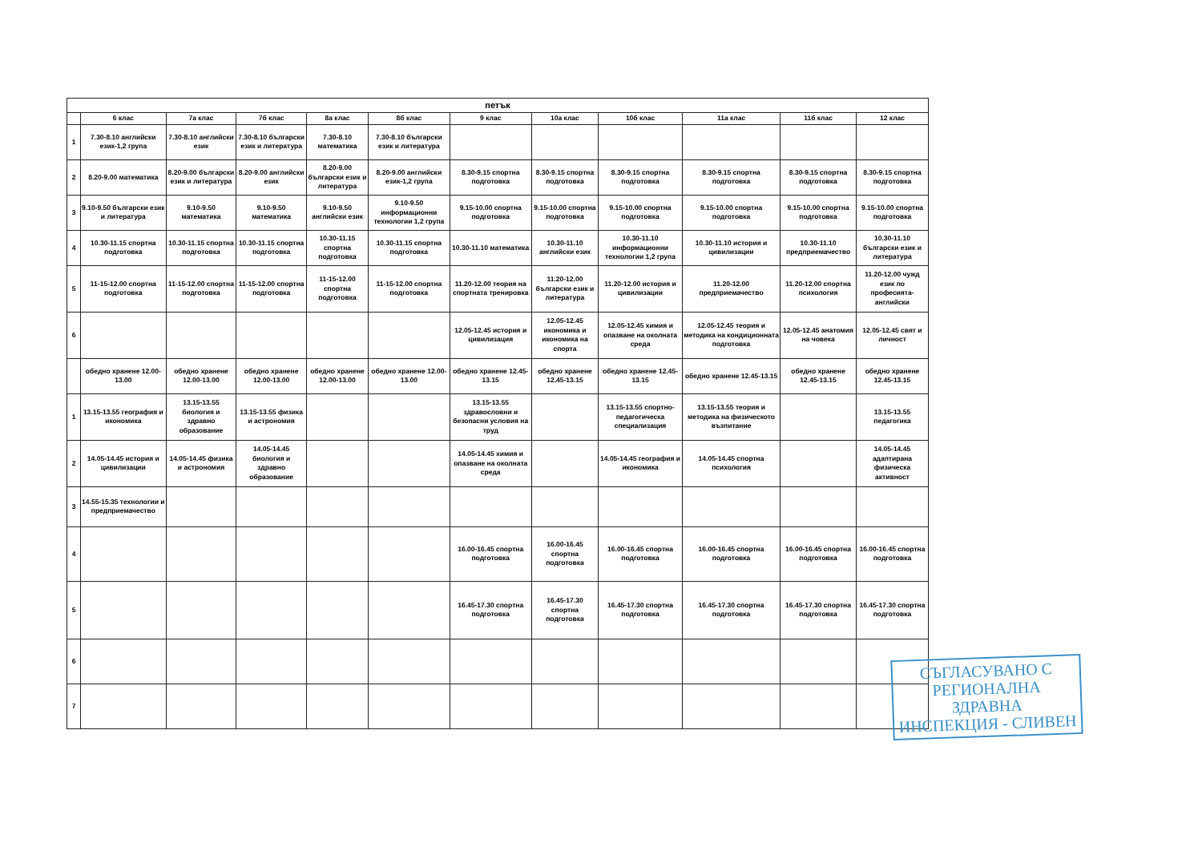| петък | | | | | | | | | | | |
| --- | --- | --- | --- | --- | --- | --- | --- | --- | --- | --- | --- |
| | 6 клас | 7а клас | 7б клас | 8а клас | 8б клас | 9 клас | 10а клас | 10б клас | 11а клас | 11б клас | 12 клас |
| 1 | 7.30-8.10 английски език-1,2 група | 7.30-8.10 английски език | 7.30-8.10 български език и литература | 7.30-8.10 математика | 7.30-8.10 български език и литература | | | | | | |
| 2 | 8.20-9.00 математика | 8.20-9.00 български език и литература | 8.20-9.00 английски език | 8.20-9.00 български език и литература | 8.20-9.00 английски език-1,2 група | 8.30-9.15 спортна подготовка | 8.30-9.15 спортна подготовка | 8.30-9.15 спортна подготовка | 8.30-9.15 спортна подготовка | 8.30-9.15 спортна подготовка | 8.30-9.15 спортна подготовка |
| 3 | 9.10-9.50 български език и литература | 9.10-9.50 математика | 9.10-9.50 математика | 9.10-9.50 английски език | 9.10-9.50 информационни технологии 1,2 група | 9.15-10.00 спортна подготовка | 9.15-10.00 спортна подготовка | 9.15-10.00 спортна подготовка | 9.15-10.00 спортна подготовка | 9.15-10.00 спортна подготовка | 9.15-10.00 спортна подготовка |
| 4 | 10.30-11.15 спортна подготовка | 10.30-11.15 спортна подготовка | 10.30-11.15 спортна подготовка | 10.30-11.15 спортна подготовка | 10.30-11.15 спортна подготовка | 10.30-11.10 математика | 10.30-11.10 английски език | 10.30-11.10 информационни технологии 1,2 група | 10.30-11.10 история и цивилизации | 10.30-11.10 предприемачество | 10.30-11.10 български език и литература |
| 5 | 11-15-12.00 спортна подготовка | 11-15-12.00 спортна подготовка | 11-15-12.00 спортна подготовка | 11-15-12.00 спортна подготовка | 11-15-12.00 спортна подготовка | 11.20-12.00 теория на спортната тренировка | 11.20-12.00 български език и литература | 11.20-12.00 история и цивилизации | 11.20-12.00 предприемачество | 11.20-12.00 спортна психология | 11.20-12.00 чужд език по професията-английски |
| 6 | | | | | | 12.05-12.45 история и цивилизация | 12.05-12.45 икономика и икономика на спорта | 12.05-12.45 химия и опазване на околната среда | 12.05-12.45 теория и методика на кондиционната подготовка | 12.05-12.45 анатомия на човека | 12.05-12.45 свят и личност |
| | обедно хранене 12.00-13.00 | обедно хранене 12.00-13.00 | обедно хранене 12.00-13.00 | обедно хранене 12.00-13.00 | обедно хранене 12.00-13.00 | обедно хранене 12.45-13.15 | обедно хранене 12.45-13.15 | обедно хранене 12.45-13.15 | обедно хранене 12.45-13.15 | обедно хранене 12.45-13.15 | обедно хранене 12.45-13.15 |
| 1 | 13.15-13.55 география и икономика | 13.15-13.55 биология и здравно образование | 13.15-13.55 физика и астрономия | | | 13.15-13.55 здравословни и безопасни условия на труд | | 13.15-13.55 спортно-педагогическа специализация | 13.15-13.55 теория и методика на физическото възпитание | | 13.15-13.55 педагогика |
| 2 | 14.05-14.45 история и цивилизации | 14.05-14.45 физика и астрономия | 14.05-14.45 биология и здравно образование | | | 14.05-14.45 химия и опазване на околната среда | | 14.05-14.45 география и икономика | 14.05-14.45 спортна психология | | 14.05-14.45 адаптирана физическа активност |
| 3 | 14.55-15.35 технологии и предприемачество | | | | | | | | | | |
| 4 | | | | | | 16.00-16.45 спортна подготовка | 16.00-16.45 спортна подготовка | 16.00-16.45 спортна подготовка | 16.00-16.45 спортна подготовка | 16.00-16.45 спортна подготовка | 16.00-16.45 спортна подготовка |
| 5 | | | | | | 16.45-17.30 спортна подготовка | 16.45-17.30 спортна подготовка | 16.45-17.30 спортна подготовка | 16.45-17.30 спортна подготовка | 16.45-17.30 спортна подготовка | 16.45-17.30 спортна подготовка |
| 6 | | | | | | | | | | | |
| 7 | | | | | | | | | | | |
СЪГЛАСУВАНО С
РЕГИОНАЛНА ЗДРАВНА
ИНСПЕКЦИЯ - СЛИВЕН